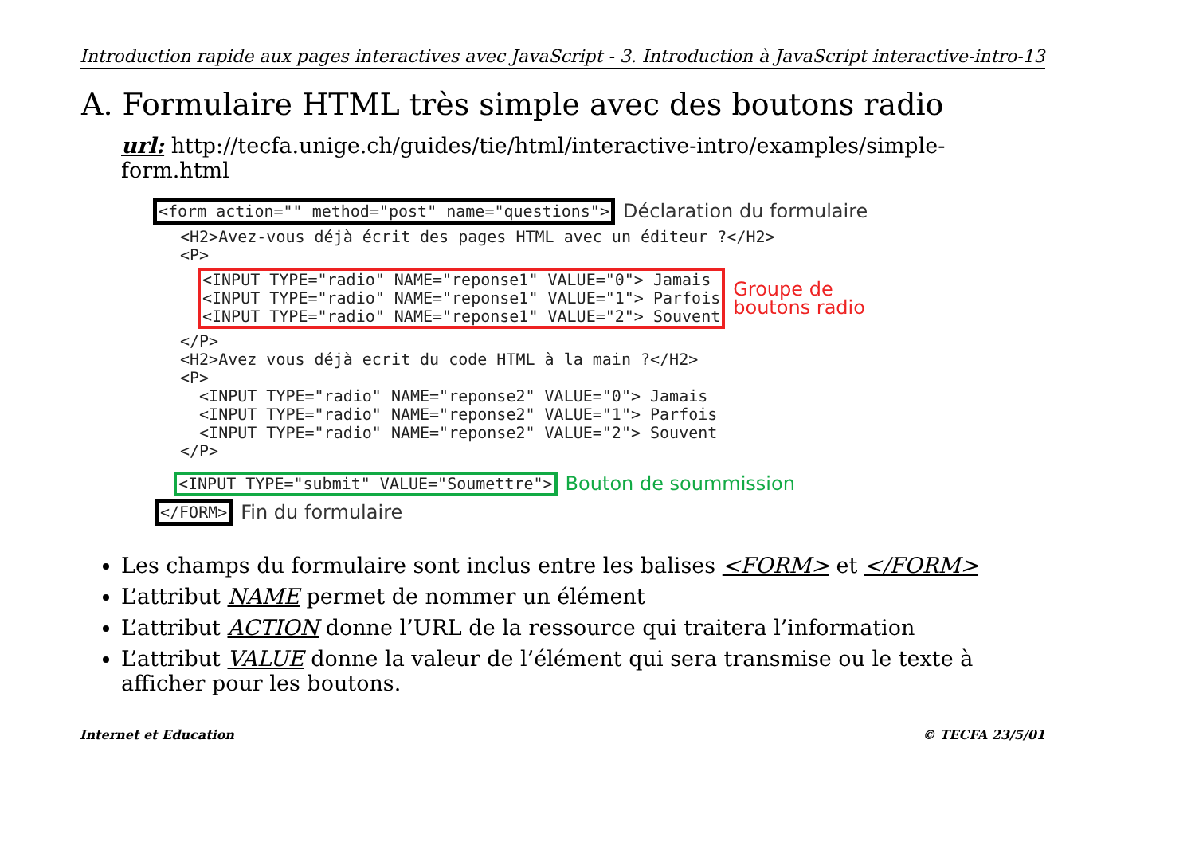Introduction rapide aux pages interactives avec JavaScript - 3. Introduction à JavaScript interactive-intro-13
A. Formulaire HTML très simple avec des boutons radio
url: http://tecfa.unige.ch/guides/tie/html/interactive-intro/examples/simple-form.html
<form action="" method="post" name="questions"> Déclaration du formulaire
<H2>Avez-vous déjà écrit des pages HTML avec un éditeur ?</H2>
<P>
<INPUT TYPE="radio" NAME="reponse1" VALUE="0"> Jamais
<INPUT TYPE="radio" NAME="reponse1" VALUE="1"> Parfois
<INPUT TYPE="radio" NAME="reponse1" VALUE="2"> Souvent
Groupe de
boutons radio
</P>
<H2>Avez vous déjà ecrit du code HTML à la main ?</H2>
<P>
  <INPUT TYPE="radio" NAME="reponse2" VALUE="0"> Jamais
  <INPUT TYPE="radio" NAME="reponse2" VALUE="1"> Parfois
  <INPUT TYPE="radio" NAME="reponse2" VALUE="2"> Souvent
</P>
<INPUT TYPE="submit" VALUE="Soumettre"> Bouton de soummission
</FORM> Fin du formulaire
Les champs du formulaire sont inclus entre les balises <FORM> et </FORM>
L’attribut NAME permet de nommer un élément
L’attribut ACTION donne l’URL de la ressource qui traitera l’information
L’attribut VALUE donne la valeur de l’élément qui sera transmise ou le texte à afficher pour les boutons.
Internet et Education © TECFA 23/5/01